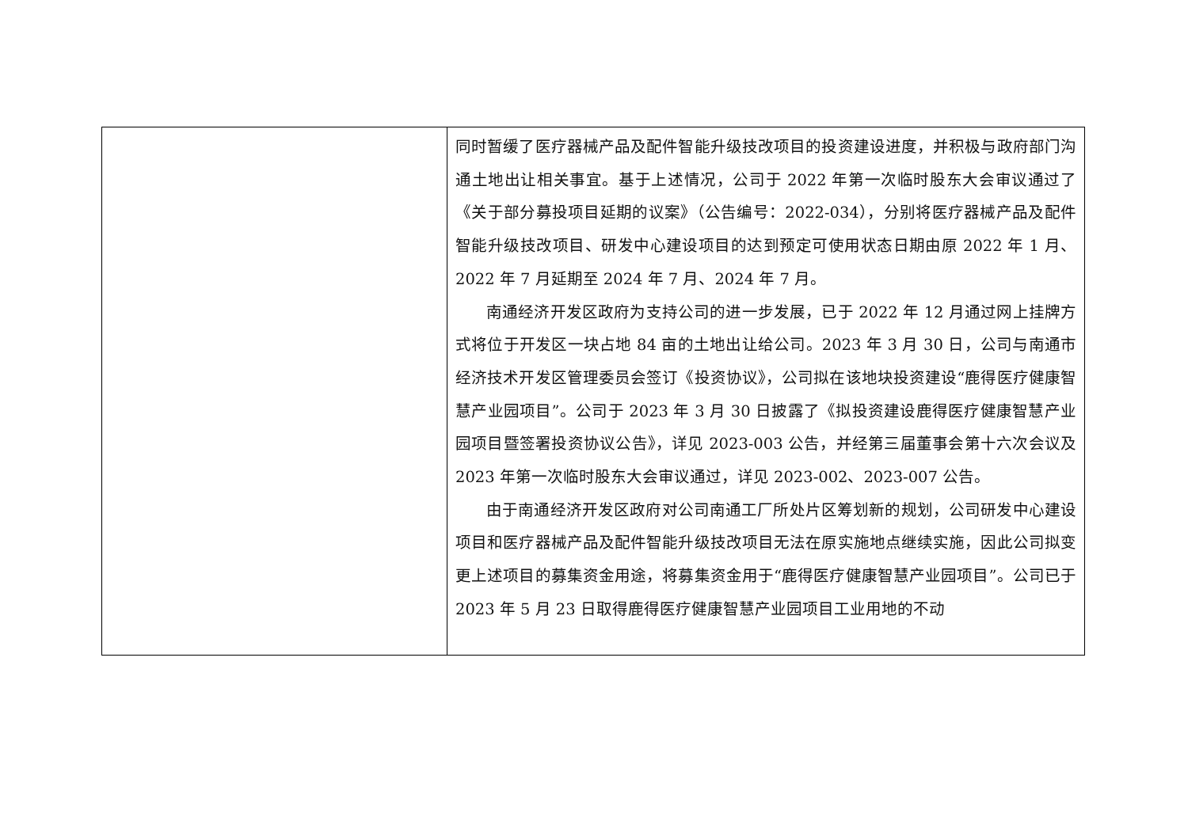| | 同时暂缓了医疗器械产品及配件智能升级技改项目的投资建设进度，并积极与政府部门沟通土地出让相关事宜。基于上述情况，公司于 2022 年第一次临时股东大会审议通过了《关于部分募投项目延期的议案》（公告编号：2022-034），分别将医疗器械产品及配件智能升级技改项目、研发中心建设项目的达到预定可使用状态日期由原 2022 年 1 月、2022 年 7 月延期至 2024 年 7 月、2024 年 7 月。 南通经济开发区政府为支持公司的进一步发展，已于 2022 年 12 月通过网上挂牌方式将位于开发区一块占地 84 亩的土地出让给公司。2023 年 3 月 30 日，公司与南通市经济技术开发区管理委员会签订《投资协议》，公司拟在该地块投资建设“鹿得医疗健康智慧产业园项目”。公司于 2023 年 3 月 30 日披露了《拟投资建设鹿得医疗健康智慧产业园项目暨签署投资协议公告》，详见 2023-003 公告，并经第三届董事会第十六次会议及 2023 年第一次临时股东大会审议通过，详见 2023-002、2023-007 公告。 由于南通经济开发区政府对公司南通工厂所处片区筹划新的规划，公司研发中心建设项目和医疗器械产品及配件智能升级技改项目无法在原实施地点继续实施，因此公司拟变更上述项目的募集资金用途，将募集资金用于“鹿得医疗健康智慧产业园项目”。公司已于 2023 年 5 月 23 日取得鹿得医疗健康智慧产业园项目工业用地的不动 |